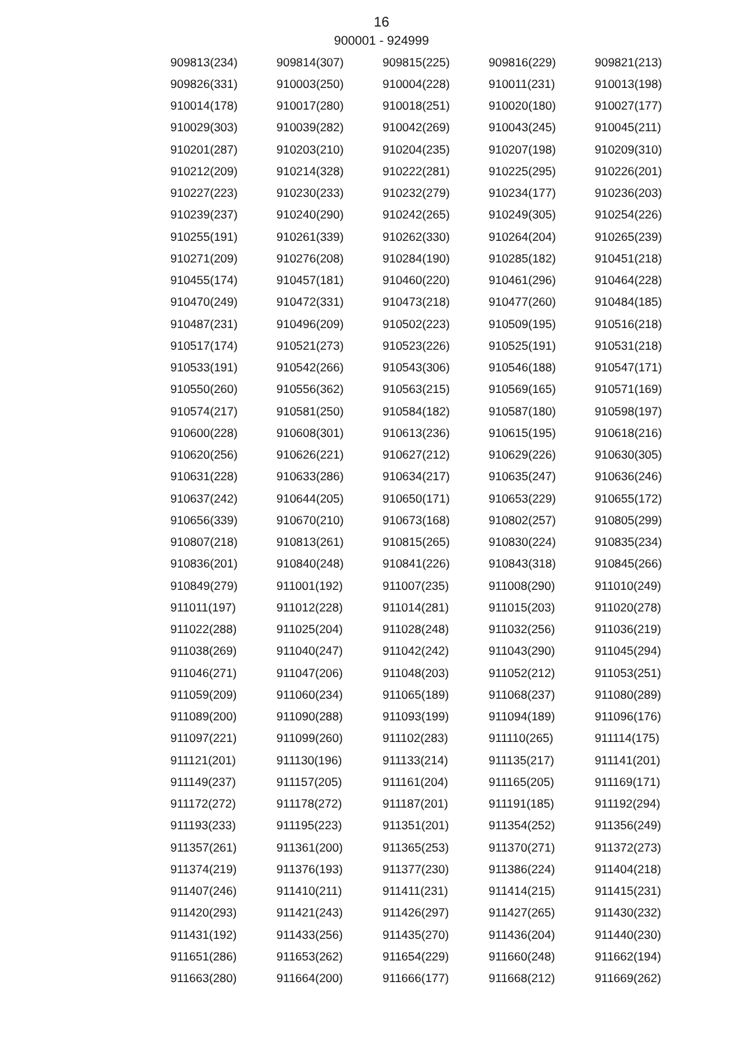16
900001 - 924999
| 909813(234) | 909814(307) | 909815(225) | 909816(229) | 909821(213) |
| 909826(331) | 910003(250) | 910004(228) | 910011(231) | 910013(198) |
| 910014(178) | 910017(280) | 910018(251) | 910020(180) | 910027(177) |
| 910029(303) | 910039(282) | 910042(269) | 910043(245) | 910045(211) |
| 910201(287) | 910203(210) | 910204(235) | 910207(198) | 910209(310) |
| 910212(209) | 910214(328) | 910222(281) | 910225(295) | 910226(201) |
| 910227(223) | 910230(233) | 910232(279) | 910234(177) | 910236(203) |
| 910239(237) | 910240(290) | 910242(265) | 910249(305) | 910254(226) |
| 910255(191) | 910261(339) | 910262(330) | 910264(204) | 910265(239) |
| 910271(209) | 910276(208) | 910284(190) | 910285(182) | 910451(218) |
| 910455(174) | 910457(181) | 910460(220) | 910461(296) | 910464(228) |
| 910470(249) | 910472(331) | 910473(218) | 910477(260) | 910484(185) |
| 910487(231) | 910496(209) | 910502(223) | 910509(195) | 910516(218) |
| 910517(174) | 910521(273) | 910523(226) | 910525(191) | 910531(218) |
| 910533(191) | 910542(266) | 910543(306) | 910546(188) | 910547(171) |
| 910550(260) | 910556(362) | 910563(215) | 910569(165) | 910571(169) |
| 910574(217) | 910581(250) | 910584(182) | 910587(180) | 910598(197) |
| 910600(228) | 910608(301) | 910613(236) | 910615(195) | 910618(216) |
| 910620(256) | 910626(221) | 910627(212) | 910629(226) | 910630(305) |
| 910631(228) | 910633(286) | 910634(217) | 910635(247) | 910636(246) |
| 910637(242) | 910644(205) | 910650(171) | 910653(229) | 910655(172) |
| 910656(339) | 910670(210) | 910673(168) | 910802(257) | 910805(299) |
| 910807(218) | 910813(261) | 910815(265) | 910830(224) | 910835(234) |
| 910836(201) | 910840(248) | 910841(226) | 910843(318) | 910845(266) |
| 910849(279) | 911001(192) | 911007(235) | 911008(290) | 911010(249) |
| 911011(197) | 911012(228) | 911014(281) | 911015(203) | 911020(278) |
| 911022(288) | 911025(204) | 911028(248) | 911032(256) | 911036(219) |
| 911038(269) | 911040(247) | 911042(242) | 911043(290) | 911045(294) |
| 911046(271) | 911047(206) | 911048(203) | 911052(212) | 911053(251) |
| 911059(209) | 911060(234) | 911065(189) | 911068(237) | 911080(289) |
| 911089(200) | 911090(288) | 911093(199) | 911094(189) | 911096(176) |
| 911097(221) | 911099(260) | 911102(283) | 911110(265) | 911114(175) |
| 911121(201) | 911130(196) | 911133(214) | 911135(217) | 911141(201) |
| 911149(237) | 911157(205) | 911161(204) | 911165(205) | 911169(171) |
| 911172(272) | 911178(272) | 911187(201) | 911191(185) | 911192(294) |
| 911193(233) | 911195(223) | 911351(201) | 911354(252) | 911356(249) |
| 911357(261) | 911361(200) | 911365(253) | 911370(271) | 911372(273) |
| 911374(219) | 911376(193) | 911377(230) | 911386(224) | 911404(218) |
| 911407(246) | 911410(211) | 911411(231) | 911414(215) | 911415(231) |
| 911420(293) | 911421(243) | 911426(297) | 911427(265) | 911430(232) |
| 911431(192) | 911433(256) | 911435(270) | 911436(204) | 911440(230) |
| 911651(286) | 911653(262) | 911654(229) | 911660(248) | 911662(194) |
| 911663(280) | 911664(200) | 911666(177) | 911668(212) | 911669(262) |